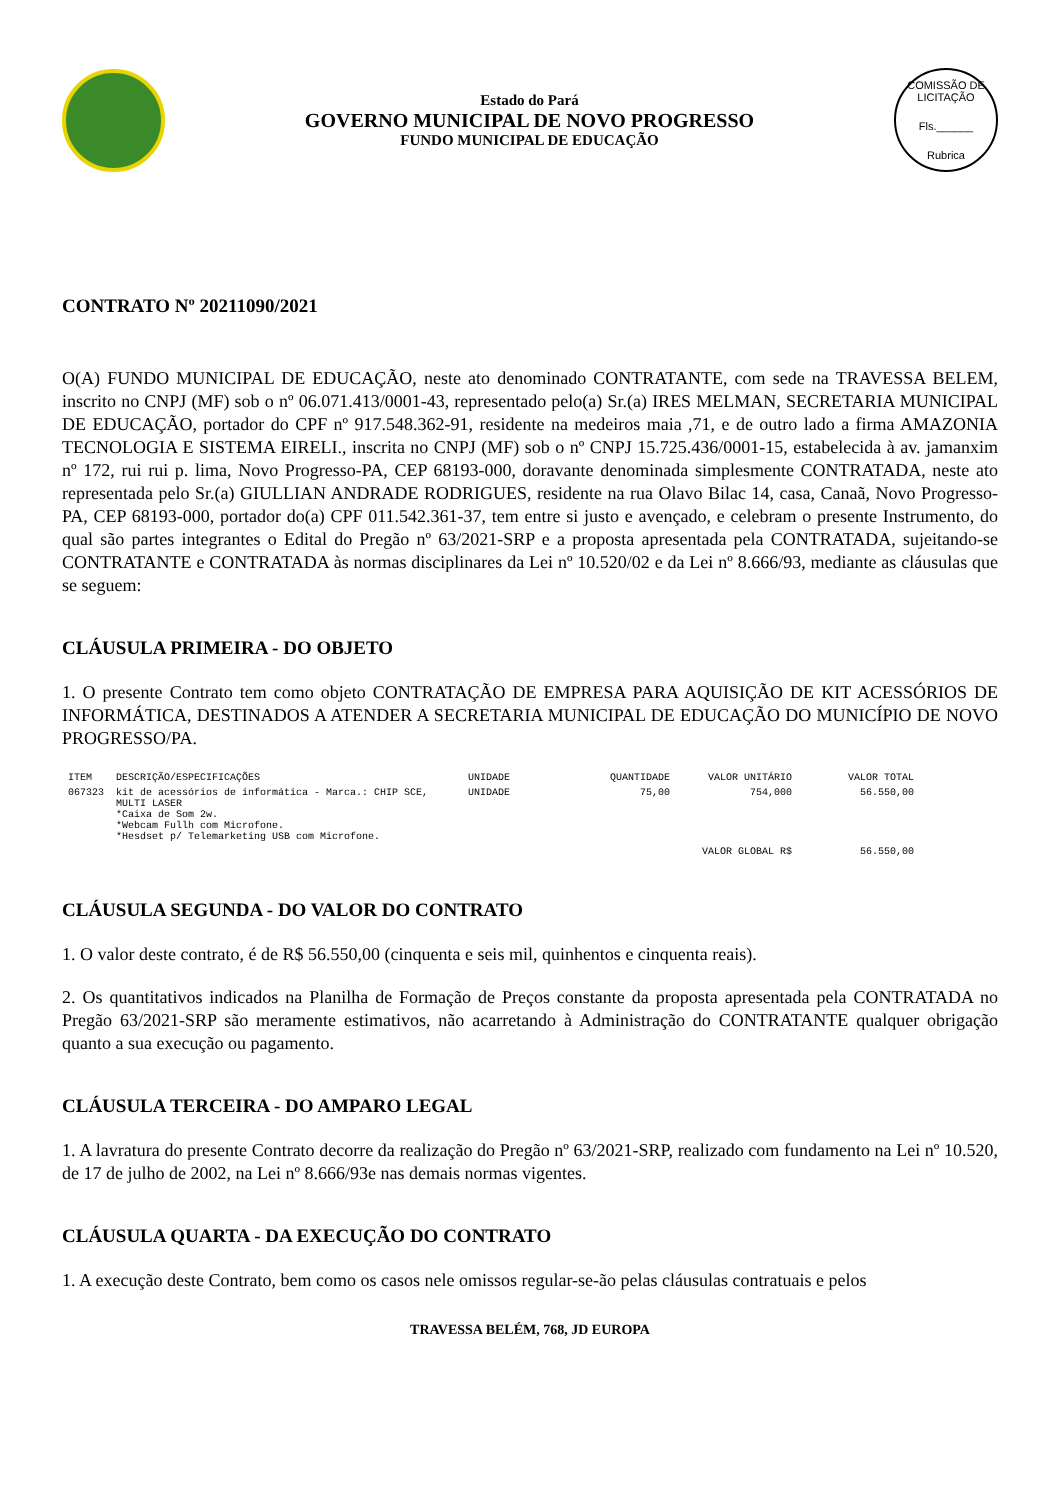Estado do Pará
GOVERNO MUNICIPAL DE NOVO PROGRESSO
FUNDO MUNICIPAL DE EDUCAÇÃO
COMISSÃO DE LICITAÇÃO
Fls.______
Rubrica
CONTRATO Nº 20211090/2021
O(A) FUNDO MUNICIPAL DE EDUCAÇÃO, neste ato denominado CONTRATANTE, com sede na TRAVESSA BELEM, inscrito no CNPJ (MF) sob o nº 06.071.413/0001-43, representado pelo(a) Sr.(a) IRES MELMAN, SECRETARIA MUNICIPAL DE EDUCAÇÃO, portador do CPF nº 917.548.362-91, residente na medeiros maia ,71, e de outro lado a firma AMAZONIA TECNOLOGIA E SISTEMA EIRELI., inscrita no CNPJ (MF) sob o nº CNPJ 15.725.436/0001-15, estabelecida à av. jamanxim nº 172, rui rui p. lima, Novo Progresso-PA, CEP 68193-000, doravante denominada simplesmente CONTRATADA, neste ato representada pelo Sr.(a) GIULLIAN ANDRADE RODRIGUES, residente na rua Olavo Bilac 14, casa, Canaã, Novo Progresso-PA, CEP 68193-000, portador do(a) CPF 011.542.361-37, tem entre si justo e avençado, e celebram o presente Instrumento, do qual são partes integrantes o Edital do Pregão nº 63/2021-SRP e a proposta apresentada pela CONTRATADA, sujeitando-se CONTRATANTE e CONTRATADA às normas disciplinares da Lei nº 10.520/02 e da Lei nº 8.666/93, mediante as cláusulas que se seguem:
CLÁUSULA PRIMEIRA - DO OBJETO
1. O presente Contrato tem como objeto CONTRATAÇÃO DE EMPRESA PARA AQUISIÇÃO DE KIT ACESSÓRIOS DE INFORMÁTICA, DESTINADOS A ATENDER A SECRETARIA MUNICIPAL DE EDUCAÇÃO DO MUNICÍPIO DE NOVO PROGRESSO/PA.
| ITEM | DESCRIÇÃO/ESPECIFICAÇÕES | UNIDADE | QUANTIDADE | VALOR UNITÁRIO | VALOR TOTAL |
| --- | --- | --- | --- | --- | --- |
| 067323 | kit de acessórios de informática - Marca.: CHIP SCE, MULTI LASER *Caixa de Som 2w. *Webcam Fullh com Microfone. *Hesdset p/ Telemarketing USB com Microfone. | UNIDADE | 75,00 | 754,000 | 56.550,00 |
| VALOR GLOBAL R$ | | | | | 56.550,00 |
CLÁUSULA SEGUNDA - DO VALOR DO CONTRATO
1. O valor deste contrato, é de R$ 56.550,00 (cinquenta e seis mil, quinhentos e cinquenta reais).
2. Os quantitativos indicados na Planilha de Formação de Preços constante da proposta apresentada pela CONTRATADA no Pregão 63/2021-SRP são meramente estimativos, não acarretando à Administração do CONTRATANTE qualquer obrigação quanto a sua execução ou pagamento.
CLÁUSULA TERCEIRA - DO AMPARO LEGAL
1. A lavratura do presente Contrato decorre da realização do Pregão nº 63/2021-SRP, realizado com fundamento na Lei nº 10.520, de 17 de julho de 2002, na Lei nº 8.666/93e nas demais normas vigentes.
CLÁUSULA QUARTA - DA EXECUÇÃO DO CONTRATO
1. A execução deste Contrato, bem como os casos nele omissos regular-se-ão pelas cláusulas contratuais e pelos
TRAVESSA BELÉM, 768, JD EUROPA